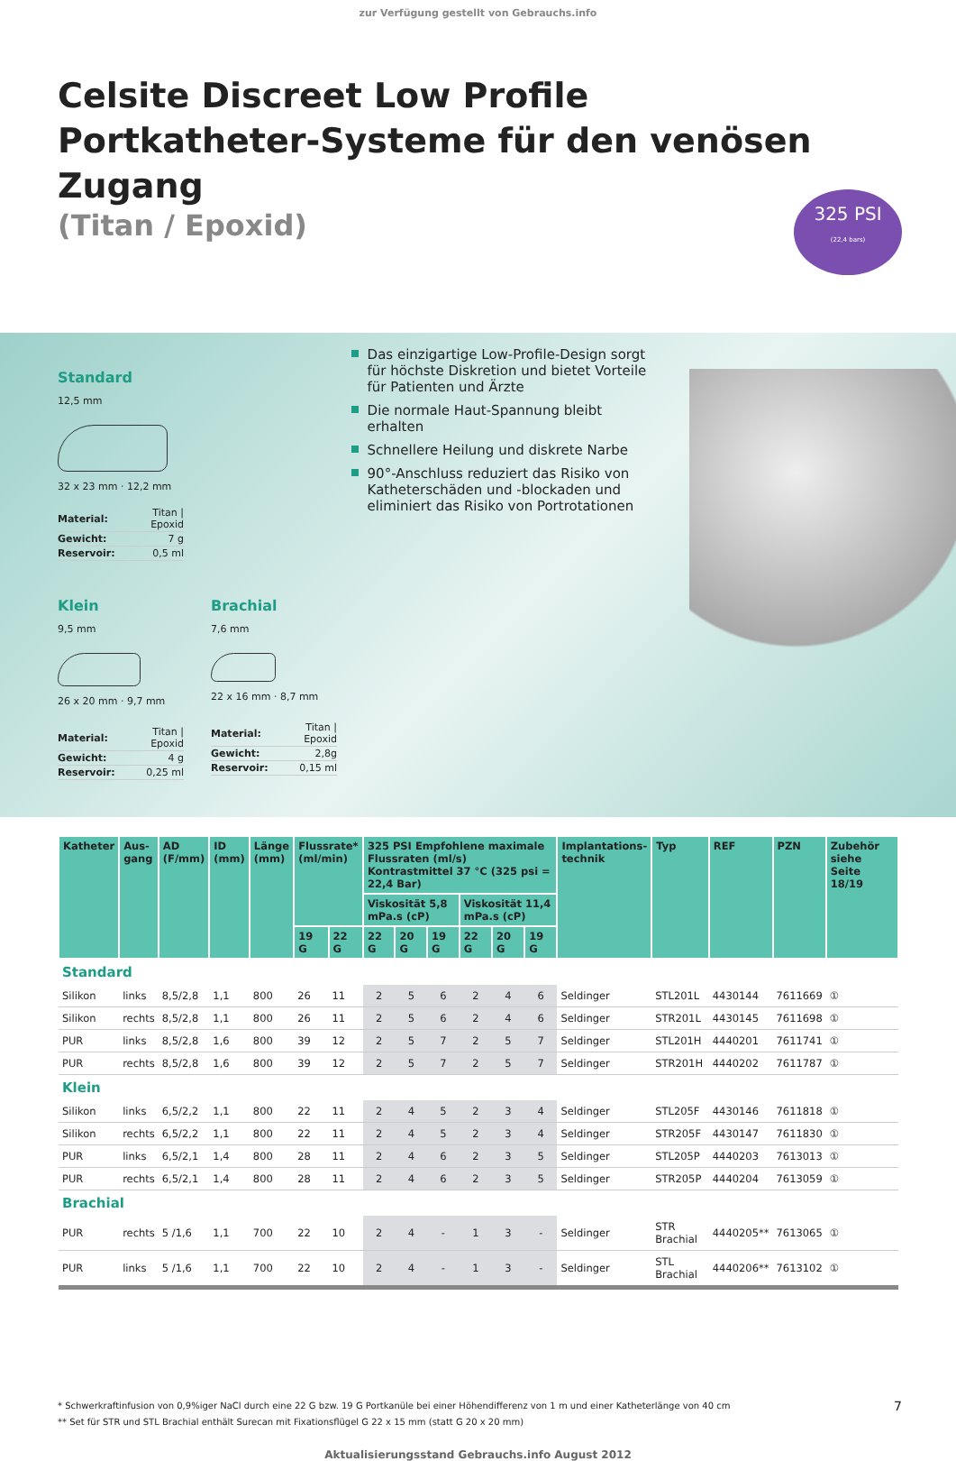zur Verfügung gestellt von Gebrauchs.info
Celsite Discreet Low Profile
Portkatheter-Systeme für den venösen Zugang
(Titan / Epoxid)
325 PSI
(22,4 bars)
Standard
12,5 mm
32 x 23 mm · 12,2 mm
| Material: | Titan / Epoxid |
| Gewicht: | 7 g |
| Reservoir: | 0,5 ml |
Klein
9,5 mm
26 x 20 mm · 9,7 mm
| Material: | Titan / Epoxid |
| Gewicht: | 4 g |
| Reservoir: | 0,25 ml |
Brachial
7,6 mm
22 x 16 mm · 8,7 mm
| Material: | Titan / Epoxid |
| Gewicht: | 2,8g |
| Reservoir: | 0,15 ml |
Das einzigartige Low-Profile-Design sorgt für höchste Diskretion und bietet Vorteile für Patienten und Ärzte
Die normale Haut-Spannung bleibt erhalten
Schnellere Heilung und diskrete Narbe
90°-Anschluss reduziert das Risiko von Katheterschäden und -blockaden und eliminiert das Risiko von Portrotationen
| Katheter | Aus- gang | AD (F/mm) | ID (mm) | Länge (mm) | Flussrate* (ml/min) | | 325 PSI Empfohlene maximale Flussraten (ml/s) Kontrastmittel 37 °C (325 psi = 22,4 Bar) | | | | | | Implantations- technik | Typ | REF | PZN | Zubehör siehe Seite 18/19 |
| --- | --- | --- | --- | --- | --- | --- | --- | --- | --- | --- | --- | --- | --- | --- | --- | --- | --- |
| | | | | | | | Viskosität 5,8 mPa.s (cP) | | | Viskosität 11,4 mPa.s (cP) | | | | | | | |
| | | | | | 19 G | 22 G | 22 G | 20 G | 19 G | 22 G | 20 G | 19 G | | | | | |
| Standard | | | | | | | | | | | | | | | | | |
| Silikon | links | 8,5/2,8 | 1,1 | 800 | 26 | 11 | 2 | 5 | 6 | 2 | 4 | 6 | Seldinger | STL201L | 4430144 | 7611669 | ① |
| Silikon | rechts | 8,5/2,8 | 1,1 | 800 | 26 | 11 | 2 | 5 | 6 | 2 | 4 | 6 | Seldinger | STR201L | 4430145 | 7611698 | ① |
| PUR | links | 8,5/2,8 | 1,6 | 800 | 39 | 12 | 2 | 5 | 7 | 2 | 5 | 7 | Seldinger | STL201H | 4440201 | 7611741 | ① |
| PUR | rechts | 8,5/2,8 | 1,6 | 800 | 39 | 12 | 2 | 5 | 7 | 2 | 5 | 7 | Seldinger | STR201H | 4440202 | 7611787 | ① |
| Klein | | | | | | | | | | | | | | | | | |
| Silikon | links | 6,5/2,2 | 1,1 | 800 | 22 | 11 | 2 | 4 | 5 | 2 | 3 | 4 | Seldinger | STL205F | 4430146 | 7611818 | ① |
| Silikon | rechts | 6,5/2,2 | 1,1 | 800 | 22 | 11 | 2 | 4 | 5 | 2 | 3 | 4 | Seldinger | STR205F | 4430147 | 7611830 | ① |
| PUR | links | 6,5/2,1 | 1,4 | 800 | 28 | 11 | 2 | 4 | 6 | 2 | 3 | 5 | Seldinger | STL205P | 4440203 | 7613013 | ① |
| PUR | rechts | 6,5/2,1 | 1,4 | 800 | 28 | 11 | 2 | 4 | 6 | 2 | 3 | 5 | Seldinger | STR205P | 4440204 | 7613059 | ① |
| Brachial | | | | | | | | | | | | | | | | | |
| PUR | rechts | 5 /1,6 | 1,1 | 700 | 22 | 10 | 2 | 4 | - | 1 | 3 | - | Seldinger | STR Brachial | 4440205** | 7613065 | ① |
| PUR | links | 5 /1,6 | 1,1 | 700 | 22 | 10 | 2 | 4 | - | 1 | 3 | - | Seldinger | STL Brachial | 4440206** | 7613102 | ① |
* Schwerkraftinfusion von 0,9%iger NaCl durch eine 22 G bzw. 19 G Portkanüle bei einer Höhendifferenz von 1 m und einer Katheterlänge von 40 cm 7
** Set für STR und STL Brachial enthält Surecan mit Fixationsflügel G 22 x 15 mm (statt G 20 x 20 mm)
Aktualisierungsstand Gebrauchs.info August 2012